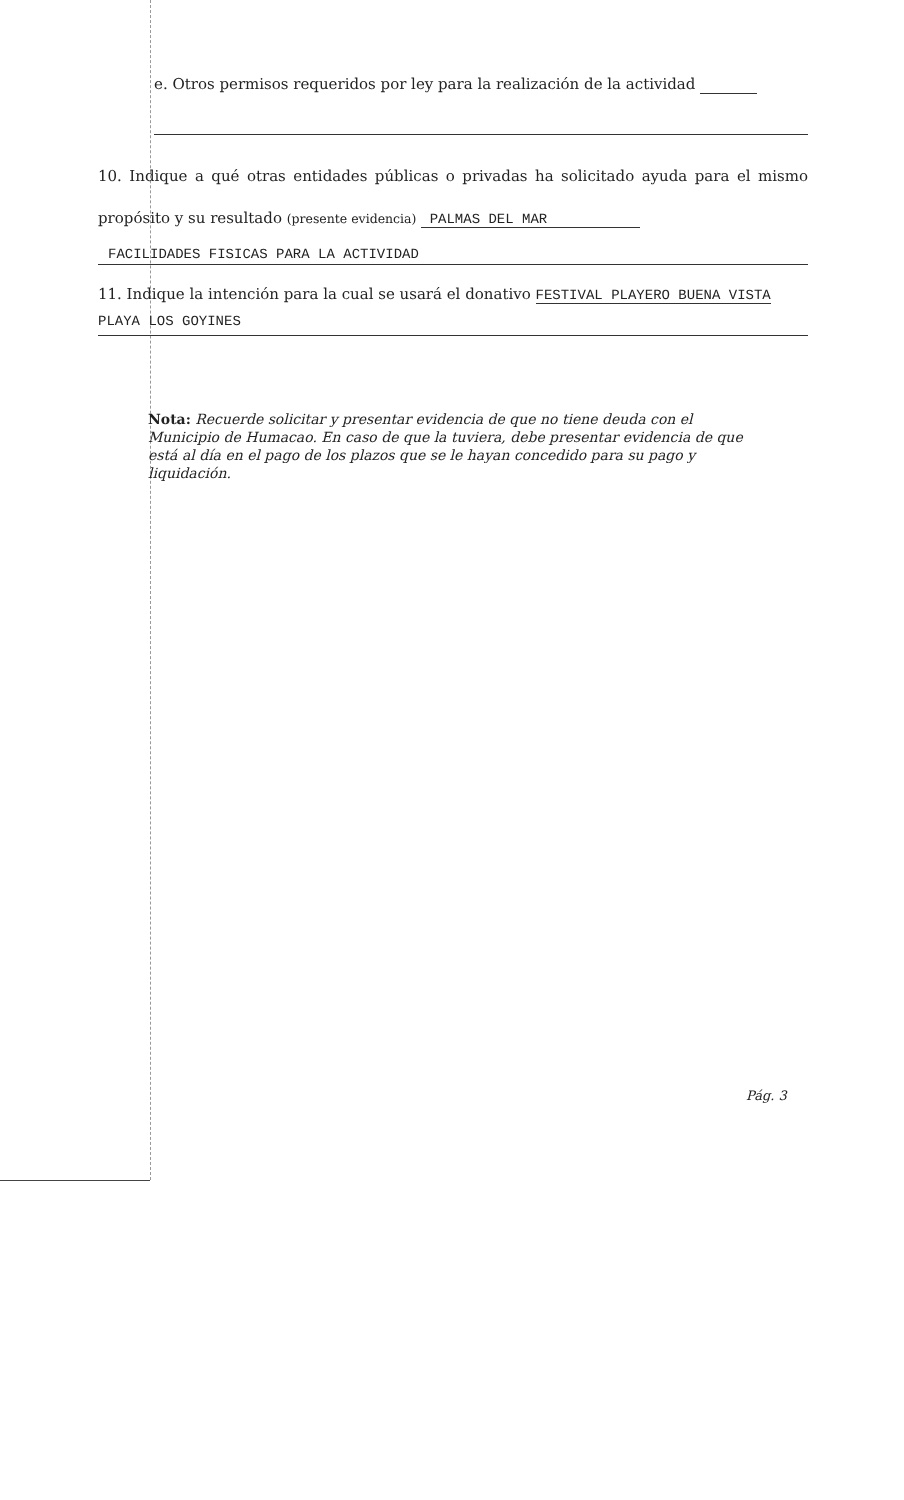e. Otros permisos requeridos por ley para la realización de la actividad
10. Indique a qué otras entidades públicas o privadas ha solicitado ayuda para el mismo propósito y su resultado (presente evidencia) PALMAS DEL MAR
FACILIDADES FISICAS PARA LA ACTIVIDAD
11. Indique la intención para la cual se usará el donativo FESTIVAL PLAYERO BUENA VISTA
PLAYA LOS GOYINES
Nota: Recuerde solicitar y presentar evidencia de que no tiene deuda con el Municipio de Humacao. En caso de que la tuviera, debe presentar evidencia de que está al día en el pago de los plazos que se le hayan concedido para su pago y liquidación.
Pág. 3